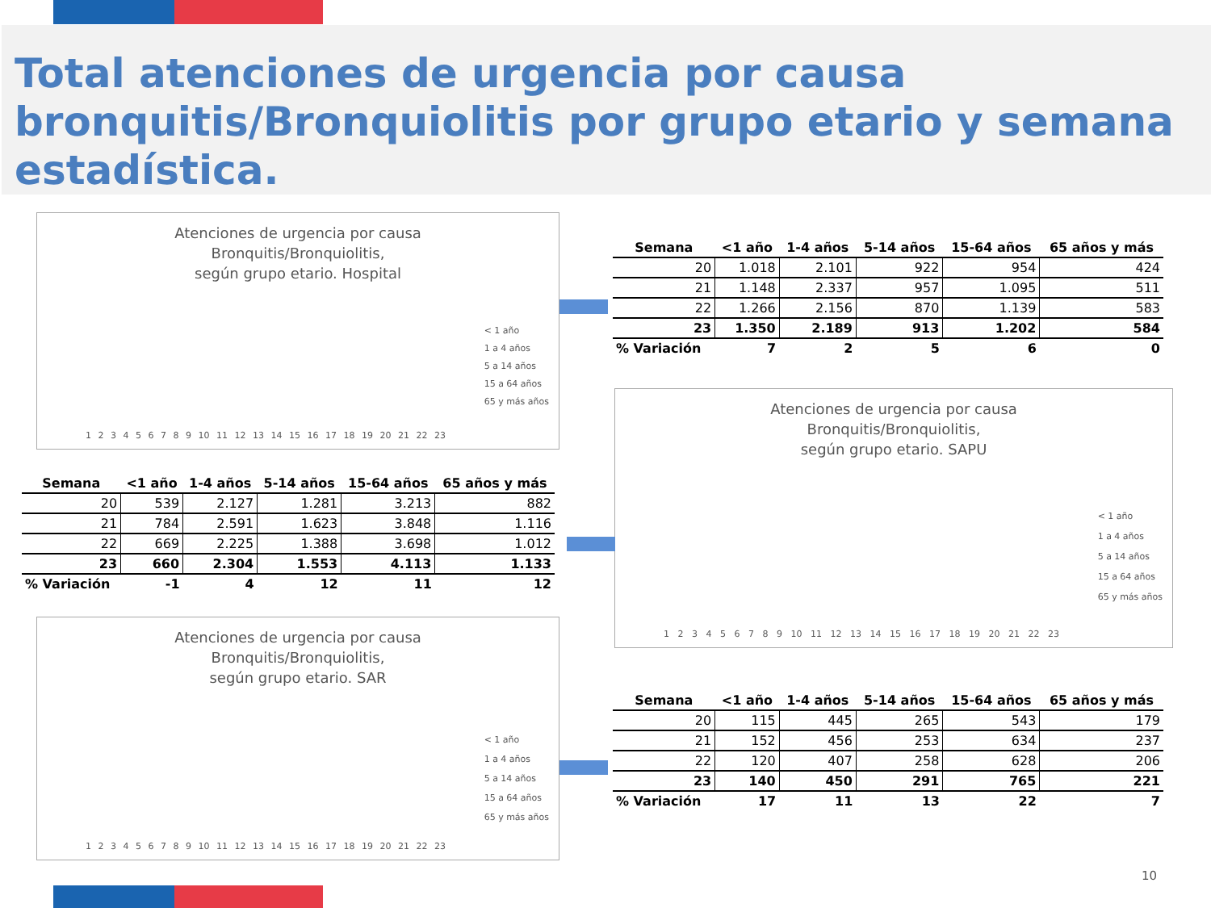Total atenciones de urgencia por causa bronquitis/Bronquiolitis por grupo etario y semana estadística.
Atenciones de urgencia por causa
Bronquitis/Bronquiolitis,
según grupo etario. Hospital
< 1 año
1 a 4 años
5 a 14 años
15 a 64 años
65 y más años
123456789 10 11 12 13 14 15 16 17 18 19 20 21 22 23
| Semana | <1 año | 1-4 años | 5-14 años | 15-64 años | 65 años y más |
| --- | --- | --- | --- | --- | --- |
| 20 | 1.018 | 2.101 | 922 | 954 | 424 |
| 21 | 1.148 | 2.337 | 957 | 1.095 | 511 |
| 22 | 1.266 | 2.156 | 870 | 1.139 | 583 |
| 23 | 1.350 | 2.189 | 913 | 1.202 | 584 |
| % Variación | 7 | 2 | 5 | 6 | 0 |
Atenciones de urgencia por causa
Bronquitis/Bronquiolitis,
según grupo etario. SAPU
< 1 año
1 a 4 años
5 a 14 años
15 a 64 años
65 y más años
123456789 10 11 12 13 14 15 16 17 18 19 20 21 22 23
| Semana | <1 año | 1-4 años | 5-14 años | 15-64 años | 65 años y más |
| --- | --- | --- | --- | --- | --- |
| 20 | 539 | 2.127 | 1.281 | 3.213 | 882 |
| 21 | 784 | 2.591 | 1.623 | 3.848 | 1.116 |
| 22 | 669 | 2.225 | 1.388 | 3.698 | 1.012 |
| 23 | 660 | 2.304 | 1.553 | 4.113 | 1.133 |
| % Variación | -1 | 4 | 12 | 11 | 12 |
Atenciones de urgencia por causa
Bronquitis/Bronquiolitis,
según grupo etario. SAR
< 1 año
1 a 4 años
5 a 14 años
15 a 64 años
65 y más años
123456789 10 11 12 13 14 15 16 17 18 19 20 21 22 23
| Semana | <1 año | 1-4 años | 5-14 años | 15-64 años | 65 años y más |
| --- | --- | --- | --- | --- | --- |
| 20 | 115 | 445 | 265 | 543 | 179 |
| 21 | 152 | 456 | 253 | 634 | 237 |
| 22 | 120 | 407 | 258 | 628 | 206 |
| 23 | 140 | 450 | 291 | 765 | 221 |
| % Variación | 17 | 11 | 13 | 22 | 7 |
10